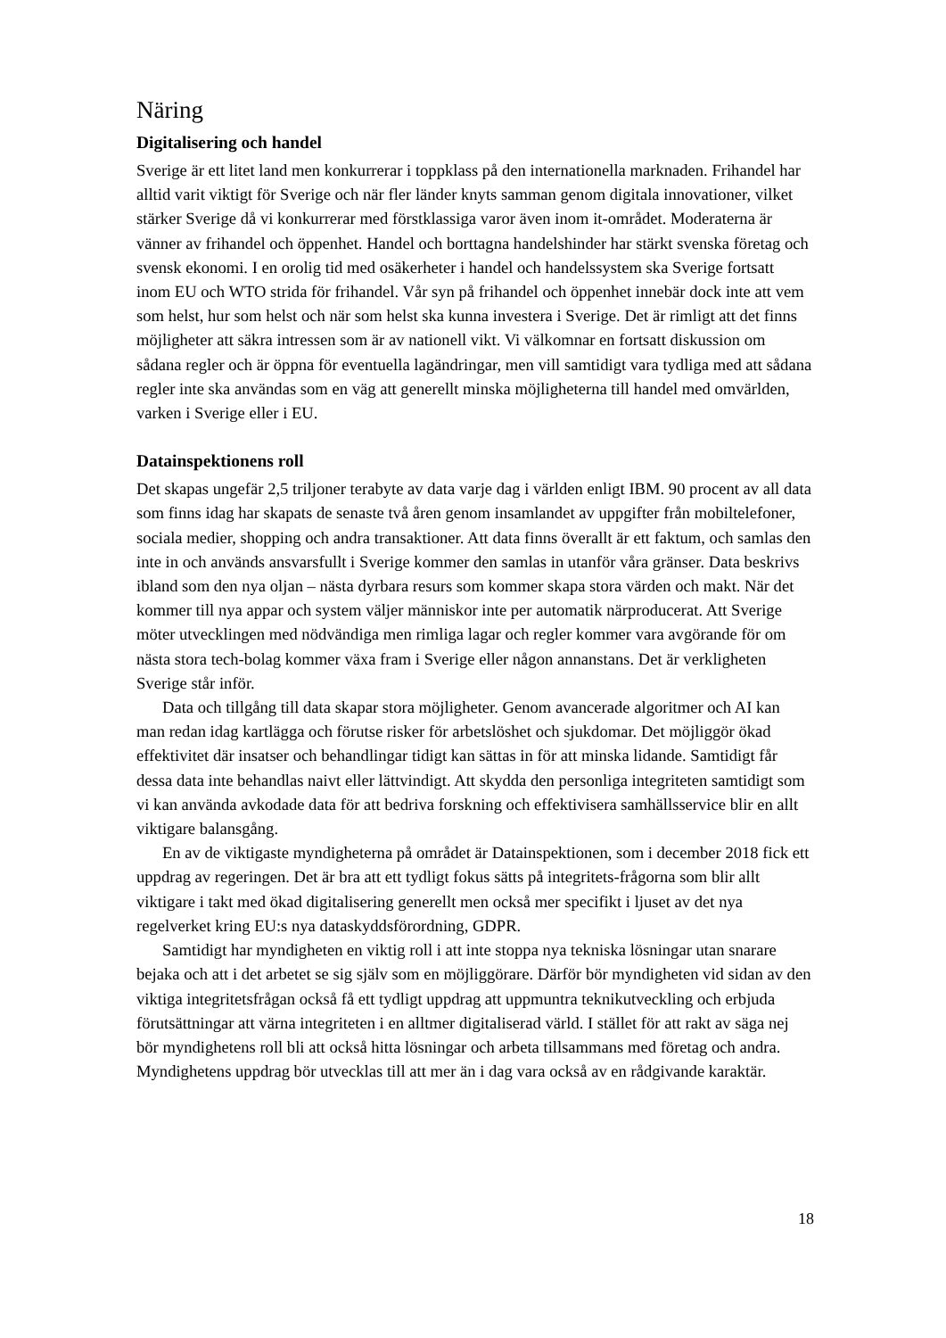Näring
Digitalisering och handel
Sverige är ett litet land men konkurrerar i toppklass på den internationella marknaden. Frihandel har alltid varit viktigt för Sverige och när fler länder knyts samman genom digitala innovationer, vilket stärker Sverige då vi konkurrerar med förstklassiga varor även inom it-området. Moderaterna är vänner av frihandel och öppenhet. Handel och borttagna handelshinder har stärkt svenska företag och svensk ekonomi. I en orolig tid med osäkerheter i handel och handelssystem ska Sverige fortsatt inom EU och WTO strida för frihandel. Vår syn på frihandel och öppenhet innebär dock inte att vem som helst, hur som helst och när som helst ska kunna investera i Sverige. Det är rimligt att det finns möjligheter att säkra intressen som är av nationell vikt. Vi välkomnar en fortsatt diskussion om sådana regler och är öppna för eventuella lagändringar, men vill samtidigt vara tydliga med att sådana regler inte ska användas som en väg att generellt minska möjligheterna till handel med omvärlden, varken i Sverige eller i EU.
Datainspektionens roll
Det skapas ungefär 2,5 triljoner terabyte av data varje dag i världen enligt IBM. 90 procent av all data som finns idag har skapats de senaste två åren genom insamlandet av uppgifter från mobiltelefoner, sociala medier, shopping och andra transaktioner. Att data finns överallt är ett faktum, och samlas den inte in och används ansvarsfullt i Sverige kommer den samlas in utanför våra gränser. Data beskrivs ibland som den nya oljan – nästa dyrbara resurs som kommer skapa stora värden och makt. När det kommer till nya appar och system väljer människor inte per automatik närproducerat. Att Sverige möter utvecklingen med nödvändiga men rimliga lagar och regler kommer vara avgörande för om nästa stora tech-bolag kommer växa fram i Sverige eller någon annanstans. Det är verkligheten Sverige står inför.
Data och tillgång till data skapar stora möjligheter. Genom avancerade algoritmer och AI kan man redan idag kartlägga och förutse risker för arbetslöshet och sjukdomar. Det möjliggör ökad effektivitet där insatser och behandlingar tidigt kan sättas in för att minska lidande. Samtidigt får dessa data inte behandlas naivt eller lättvindigt. Att skydda den personliga integriteten samtidigt som vi kan använda avkodade data för att bedriva forskning och effektivisera samhällsservice blir en allt viktigare balansgång.
En av de viktigaste myndigheterna på området är Datainspektionen, som i december 2018 fick ett uppdrag av regeringen. Det är bra att ett tydligt fokus sätts på integritets-frågorna som blir allt viktigare i takt med ökad digitalisering generellt men också mer specifikt i ljuset av det nya regelverket kring EU:s nya dataskyddsförordning, GDPR.
Samtidigt har myndigheten en viktig roll i att inte stoppa nya tekniska lösningar utan snarare bejaka och att i det arbetet se sig själv som en möjliggörare. Därför bör myndigheten vid sidan av den viktiga integritetsfrågan också få ett tydligt uppdrag att uppmuntra teknikutveckling och erbjuda förutsättningar att värna integriteten i en alltmer digitaliserad värld. I stället för att rakt av säga nej bör myndighetens roll bli att också hitta lösningar och arbeta tillsammans med företag och andra. Myndighetens uppdrag bör utvecklas till att mer än i dag vara också av en rådgivande karaktär.
18